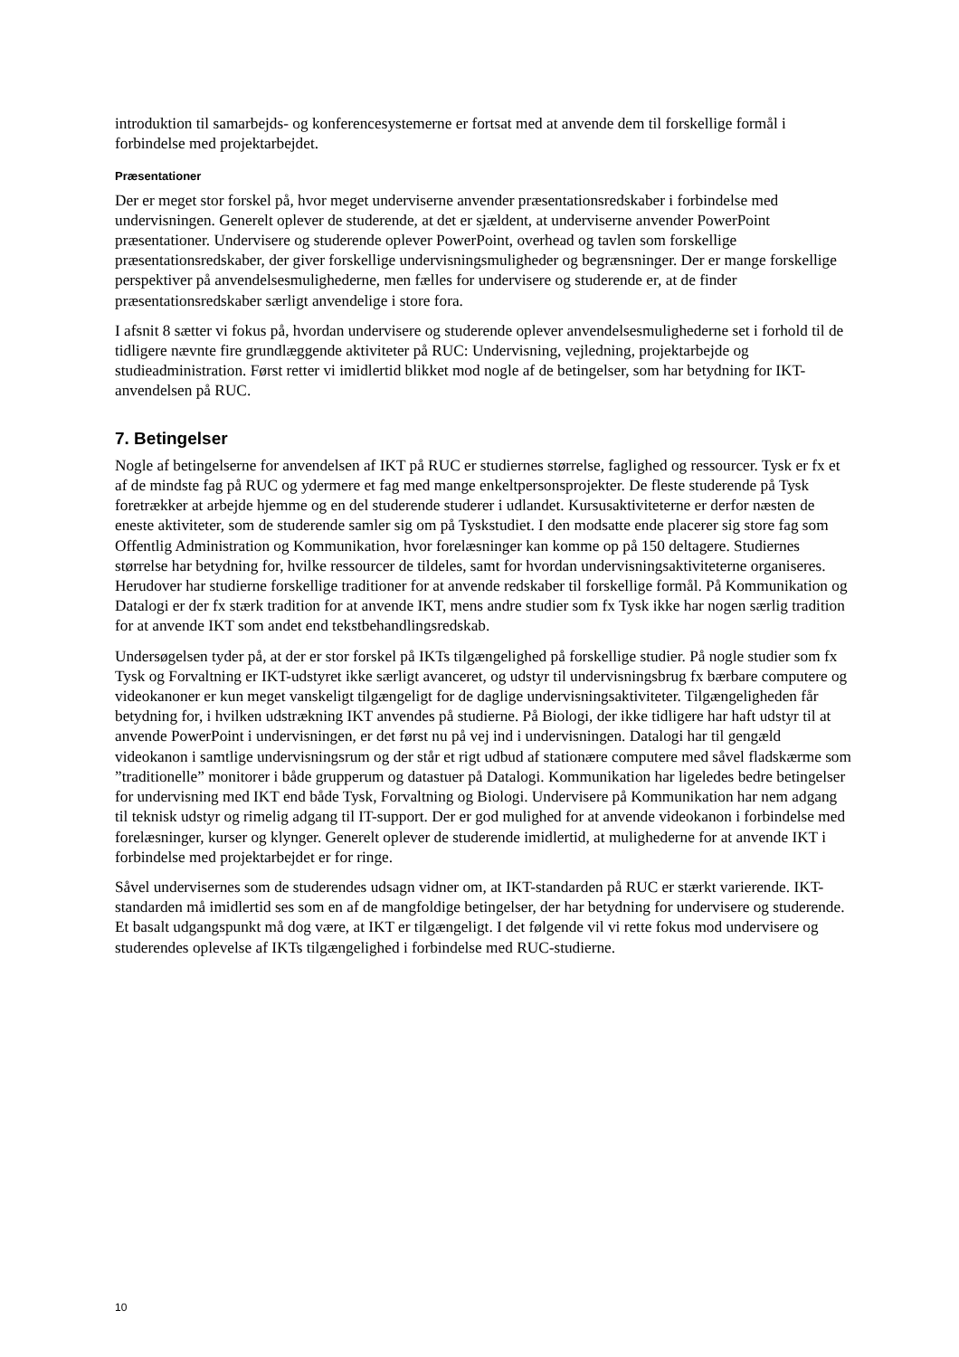introduktion til samarbejds- og konferencesystemerne er fortsat med at anvende dem til forskellige formål i forbindelse med projektarbejdet.
Præsentationer
Der er meget stor forskel på, hvor meget underviserne anvender præsentationsredskaber i forbindelse med undervisningen. Generelt oplever de studerende, at det er sjældent, at underviserne anvender PowerPoint præsentationer. Undervisere og studerende oplever PowerPoint, overhead og tavlen som forskellige præsentationsredskaber, der giver forskellige undervisningsmuligheder og begrænsninger. Der er mange forskellige perspektiver på anvendelsesmulighederne, men fælles for undervisere og studerende er, at de finder præsentationsredskaber særligt anvendelige i store fora.
I afsnit 8 sætter vi fokus på, hvordan undervisere og studerende oplever anvendelsesmulighederne set i forhold til de tidligere nævnte fire grundlæggende aktiviteter på RUC: Undervisning, vejledning, projektarbejde og studieadministration. Først retter vi imidlertid blikket mod nogle af de betingelser, som har betydning for IKT-anvendelsen på RUC.
7. Betingelser
Nogle af betingelserne for anvendelsen af IKT på RUC er studiernes størrelse, faglighed og ressourcer. Tysk er fx et af de mindste fag på RUC og ydermere et fag med mange enkeltpersonsprojekter. De fleste studerende på Tysk foretrækker at arbejde hjemme og en del studerende studerer i udlandet. Kursusaktiviteterne er derfor næsten de eneste aktiviteter, som de studerende samler sig om på Tyskstudiet. I den modsatte ende placerer sig store fag som Offentlig Administration og Kommunikation, hvor forelæsninger kan komme op på 150 deltagere. Studiernes størrelse har betydning for, hvilke ressourcer de tildeles, samt for hvordan undervisningsaktiviteterne organiseres. Herudover har studierne forskellige traditioner for at anvende redskaber til forskellige formål. På Kommunikation og Datalogi er der fx stærk tradition for at anvende IKT, mens andre studier som fx Tysk ikke har nogen særlig tradition for at anvende IKT som andet end tekstbehandlingsredskab.
Undersøgelsen tyder på, at der er stor forskel på IKTs tilgængelighed på forskellige studier. På nogle studier som fx Tysk og Forvaltning er IKT-udstyret ikke særligt avanceret, og udstyr til undervisningsbrug fx bærbare computere og videokanoner er kun meget vanskeligt tilgængeligt for de daglige undervisningsaktiviteter. Tilgængeligheden får betydning for, i hvilken udstrækning IKT anvendes på studierne. På Biologi, der ikke tidligere har haft udstyr til at anvende PowerPoint i undervisningen, er det først nu på vej ind i undervisningen. Datalogi har til gengæld videokanon i samtlige undervisningsrum og der står et rigt udbud af stationære computere med såvel fladskærme som ”traditionelle” monitorer i både grupperum og datastuer på Datalogi. Kommunikation har ligeledes bedre betingelser for undervisning med IKT end både Tysk, Forvaltning og Biologi. Undervisere på Kommunikation har nem adgang til teknisk udstyr og rimelig adgang til IT-support. Der er god mulighed for at anvende videokanon i forbindelse med forelæsninger, kurser og klynger. Generelt oplever de studerende imidlertid, at mulighederne for at anvende IKT i forbindelse med projektarbejdet er for ringe.
Såvel undervisernes som de studerendes udsagn vidner om, at IKT-standarden på RUC er stærkt varierende. IKT-standarden må imidlertid ses som en af de mangfoldige betingelser, der har betydning for undervisere og studerende. Et basalt udgangspunkt må dog være, at IKT er tilgængeligt. I det følgende vil vi rette fokus mod undervisere og studerendes oplevelse af IKTs tilgængelighed i forbindelse med RUC-studierne.
10